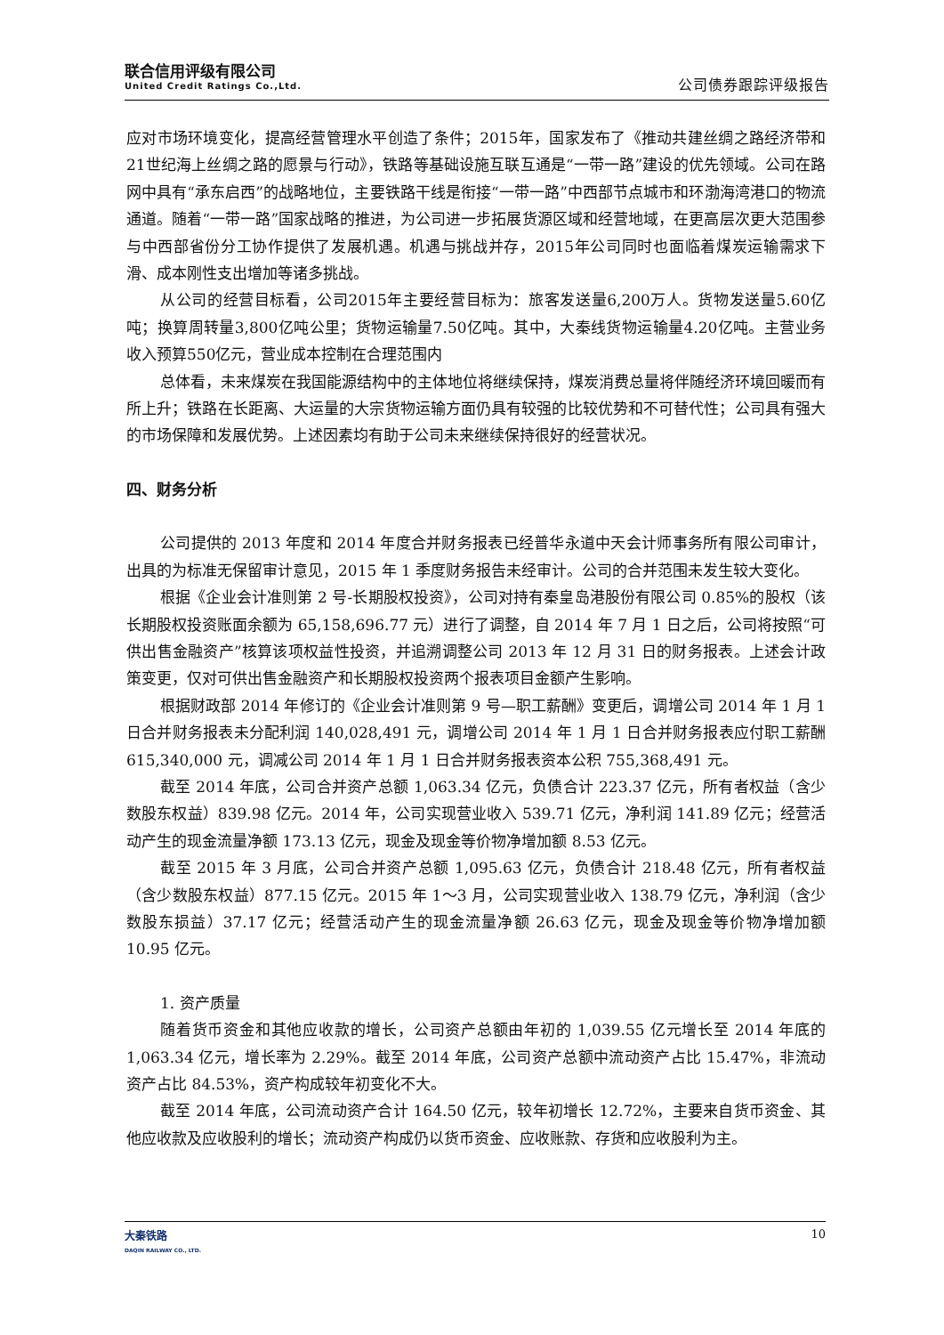联合信用评级有限公司
United Credit Ratings Co.,Ltd.
公司债券跟踪评级报告
应对市场环境变化，提高经营管理水平创造了条件；2015年，国家发布了《推动共建丝绸之路经济带和21世纪海上丝绸之路的愿景与行动》，铁路等基础设施互联互通是“一带一路”建设的优先领域。公司在路网中具有“承东启西”的战略地位，主要铁路干线是衔接“一带一路”中西部节点城市和环渤海湾港口的物流通道。随着“一带一路”国家战略的推进，为公司进一步拓展货源区域和经营地域，在更高层次更大范围参与中西部省份分工协作提供了发展机遇。机遇与挑战并存，2015年公司同时也面临着煤炭运输需求下滑、成本刚性支出增加等诸多挑战。
从公司的经营目标看，公司2015年主要经营目标为：旅客发送量6,200万人。货物发送量5.60亿吨；换算周转量3,800亿吨公里；货物运输量7.50亿吨。其中，大秦线货物运输量4.20亿吨。主营业务收入预算550亿元，营业成本控制在合理范围内
总体看，未来煤炭在我国能源结构中的主体地位将继续保持，煤炭消费总量将伴随经济环境回暖而有所上升；铁路在长距离、大运量的大宗货物运输方面仍具有较强的比较优势和不可替代性；公司具有强大的市场保障和发展优势。上述因素均有助于公司未来继续保持很好的经营状况。
四、财务分析
公司提供的 2013 年度和 2014 年度合并财务报表已经普华永道中天会计师事务所有限公司审计，出具的为标准无保留审计意见，2015 年 1 季度财务报告未经审计。公司的合并范围未发生较大变化。
根据《企业会计准则第 2 号-长期股权投资》，公司对持有秦皇岛港股份有限公司 0.85%的股权（该长期股权投资账面余额为 65,158,696.77 元）进行了调整，自 2014 年 7 月 1 日之后，公司将按照“可供出售金融资产”核算该项权益性投资，并追溯调整公司 2013 年 12 月 31 日的财务报表。上述会计政策变更，仅对可供出售金融资产和长期股权投资两个报表项目金额产生影响。
根据财政部 2014 年修订的《企业会计准则第 9 号—职工薪酬》变更后，调增公司 2014 年 1 月 1 日合并财务报表未分配利润 140,028,491 元，调增公司 2014 年 1 月 1 日合并财务报表应付职工薪酬 615,340,000 元，调减公司 2014 年 1 月 1 日合并财务报表资本公积 755,368,491 元。
截至 2014 年底，公司合并资产总额 1,063.34 亿元，负债合计 223.37 亿元，所有者权益（含少数股东权益）839.98 亿元。2014 年，公司实现营业收入 539.71 亿元，净利润 141.89 亿元；经营活动产生的现金流量净额 173.13 亿元，现金及现金等价物净增加额 8.53 亿元。
截至 2015 年 3 月底，公司合并资产总额 1,095.63 亿元，负债合计 218.48 亿元，所有者权益（含少数股东权益）877.15 亿元。2015 年 1～3 月，公司实现营业收入 138.79 亿元，净利润（含少数股东损益）37.17 亿元；经营活动产生的现金流量净额 26.63 亿元，现金及现金等价物净增加额 10.95 亿元。
1. 资产质量
随着货币资金和其他应收款的增长，公司资产总额由年初的 1,039.55 亿元增长至 2014 年底的 1,063.34 亿元，增长率为 2.29%。截至 2014 年底，公司资产总额中流动资产占比 15.47%，非流动资产占比 84.53%，资产构成较年初变化不大。
截至 2014 年底，公司流动资产合计 164.50 亿元，较年初增长 12.72%，主要来自货币资金、其他应收款及应收股利的增长；流动资产构成仍以货币资金、应收账款、存货和应收股利为主。
大秦铁路
DAQIN RAILWAY CO., LTD.
10